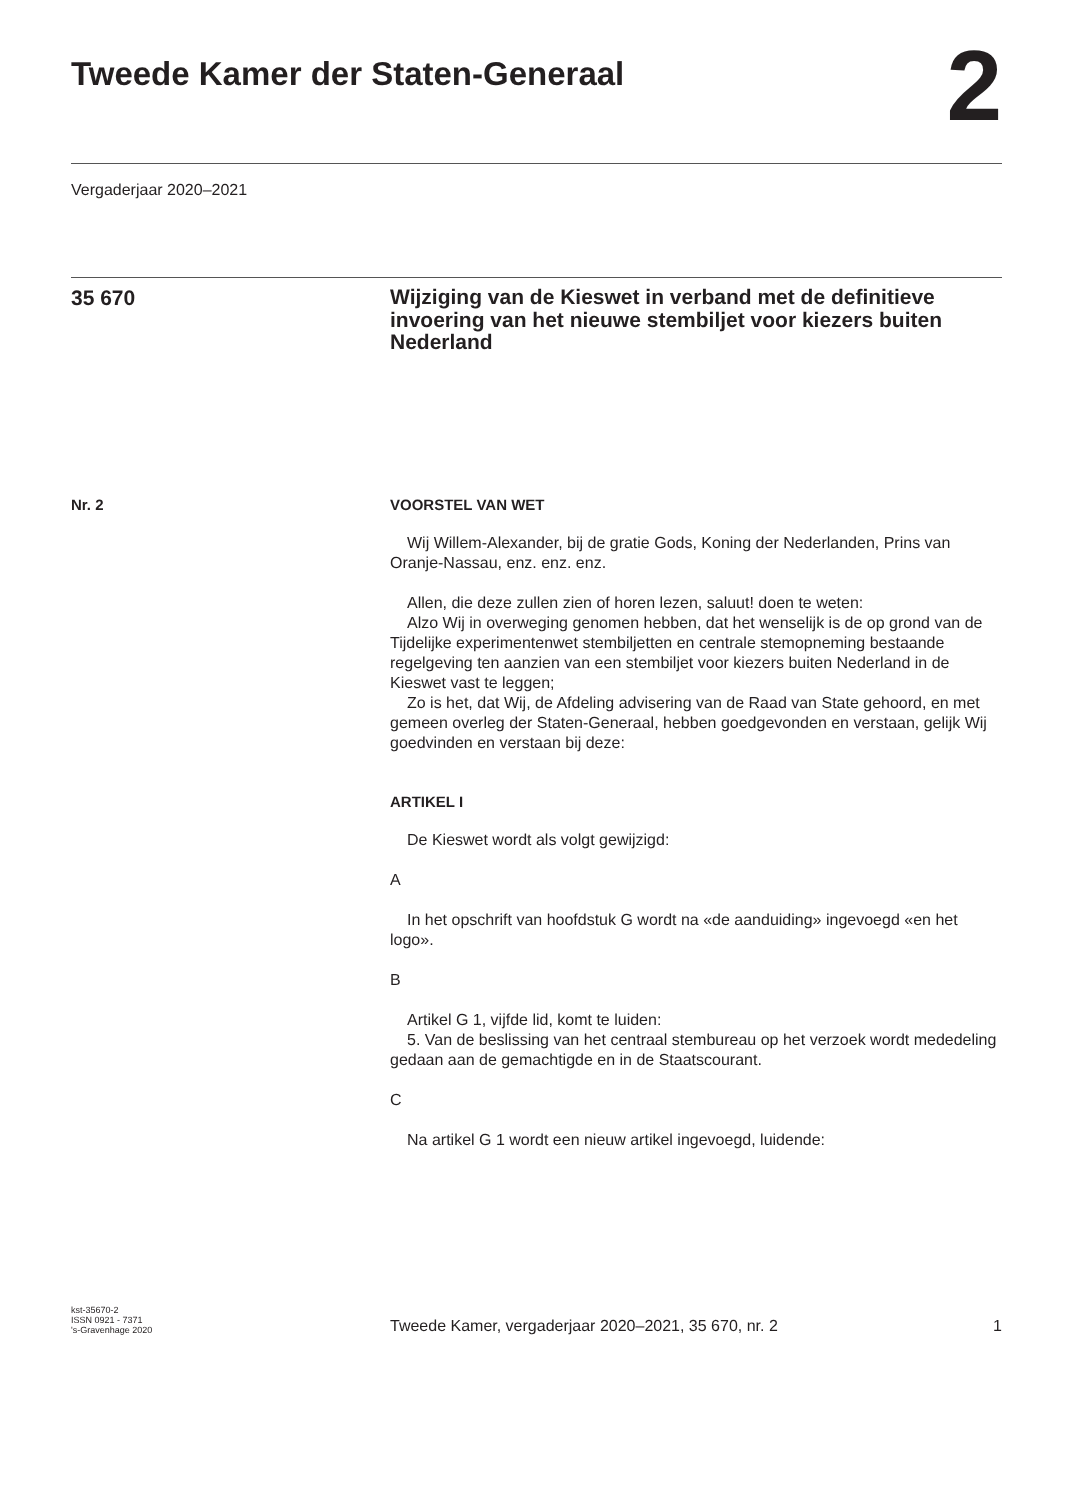Tweede Kamer der Staten-Generaal
2
Vergaderjaar 2020–2021
35 670
Wijziging van de Kieswet in verband met de definitieve invoering van het nieuwe stembiljet voor kiezers buiten Nederland
Nr. 2 VOORSTEL VAN WET
Wij Willem-Alexander, bij de gratie Gods, Koning der Nederlanden, Prins van Oranje-Nassau, enz. enz. enz.
Allen, die deze zullen zien of horen lezen, saluut! doen te weten:
Alzo Wij in overweging genomen hebben, dat het wenselijk is de op grond van de Tijdelijke experimentenwet stembiljetten en centrale stemopneming bestaande regelgeving ten aanzien van een stembiljet voor kiezers buiten Nederland in de Kieswet vast te leggen;
Zo is het, dat Wij, de Afdeling advisering van de Raad van State gehoord, en met gemeen overleg der Staten-Generaal, hebben goedgevonden en verstaan, gelijk Wij goedvinden en verstaan bij deze:
ARTIKEL I
De Kieswet wordt als volgt gewijzigd:
A
In het opschrift van hoofdstuk G wordt na «de aanduiding» ingevoegd «en het logo».
B
Artikel G 1, vijfde lid, komt te luiden:
5. Van de beslissing van het centraal stembureau op het verzoek wordt mededeling gedaan aan de gemachtigde en in de Staatscourant.
C
Na artikel G 1 wordt een nieuw artikel ingevoegd, luidende:
kst-35670-2
ISSN 0921 - 7371
's-Gravenhage 2020
Tweede Kamer, vergaderjaar 2020–2021, 35 670, nr. 2
1